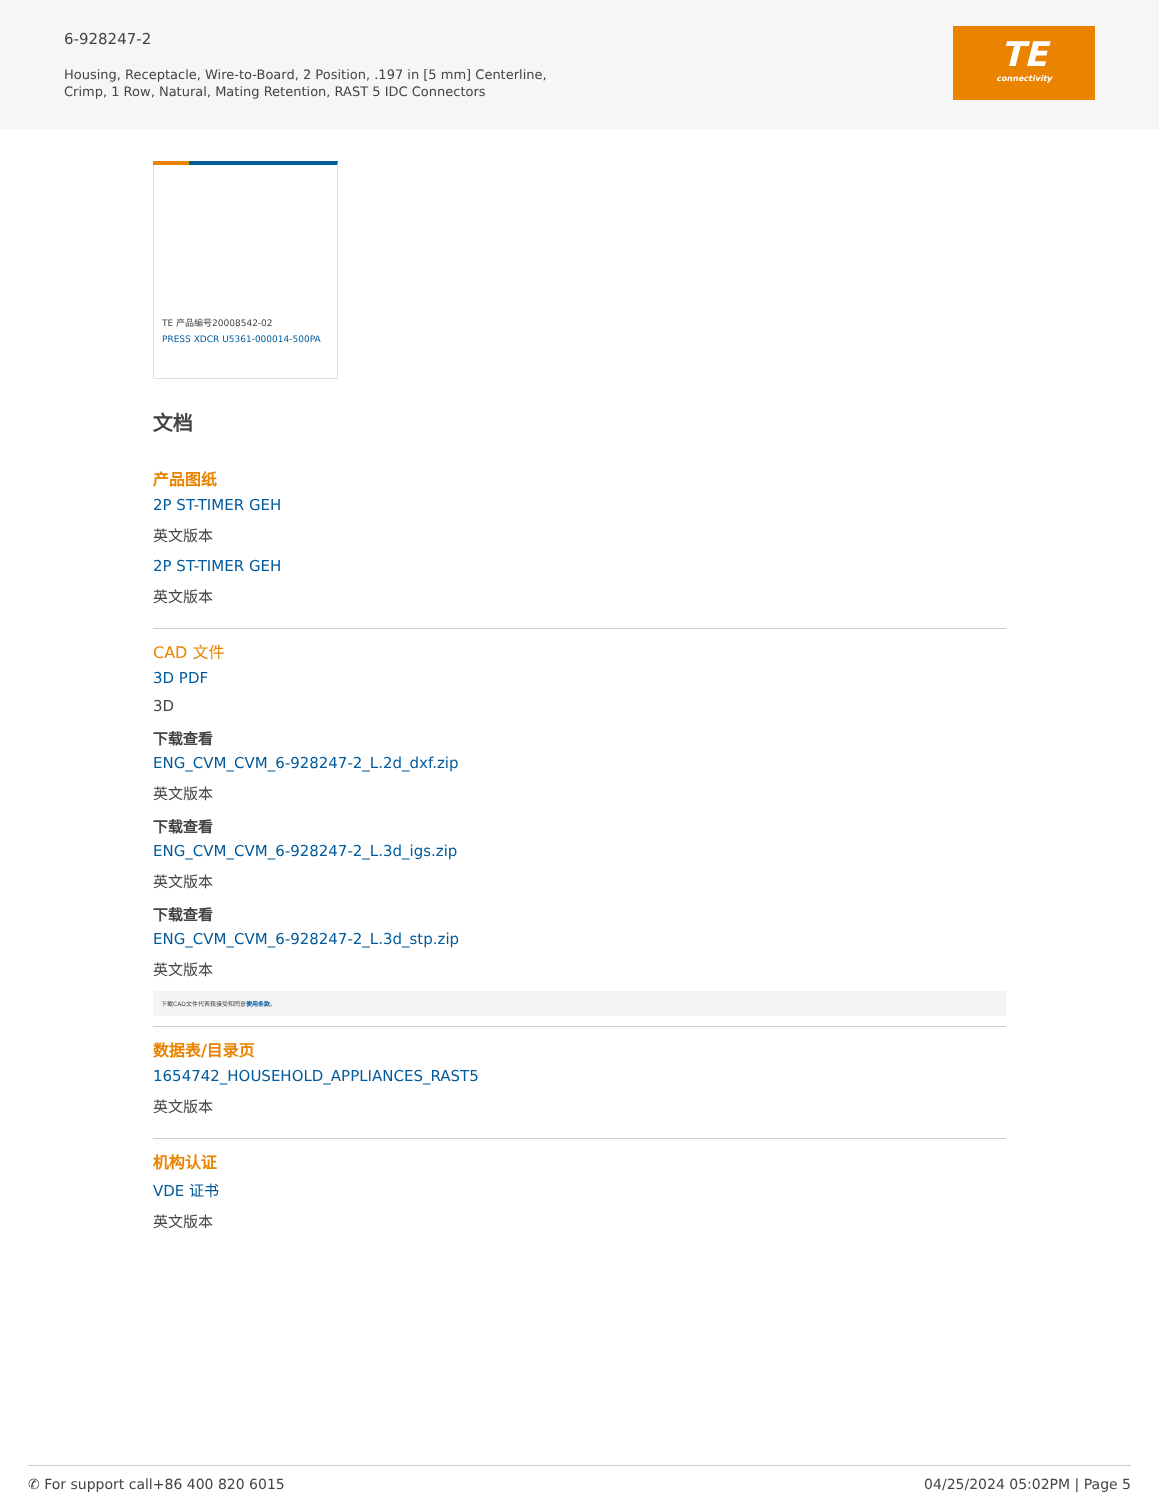6-928247-2
Housing, Receptacle, Wire-to-Board, 2 Position, .197 in [5 mm] Centerline, Crimp, 1 Row, Natural, Mating Retention, RAST 5 IDC Connectors
TE
connectivity
TE 产品编号20008542-02
PRESS XDCR U5361-000014-500PA
文档
产品图纸
2P ST-TIMER GEH
英文版本
2P ST-TIMER GEH
英文版本
CAD 文件
3D PDF
3D
下载查看
ENG_CVM_CVM_6-928247-2_L.2d_dxf.zip
英文版本
下载查看
ENG_CVM_CVM_6-928247-2_L.3d_igs.zip
英文版本
下载查看
ENG_CVM_CVM_6-928247-2_L.3d_stp.zip
英文版本
下载CAD文件代表我接受和同意使用条款。
数据表/目录页
1654742_HOUSEHOLD_APPLIANCES_RAST5
英文版本
机构认证
VDE 证书
英文版本
✆ For support call+86 400 820 6015 04/25/2024 05:02PM | Page 5